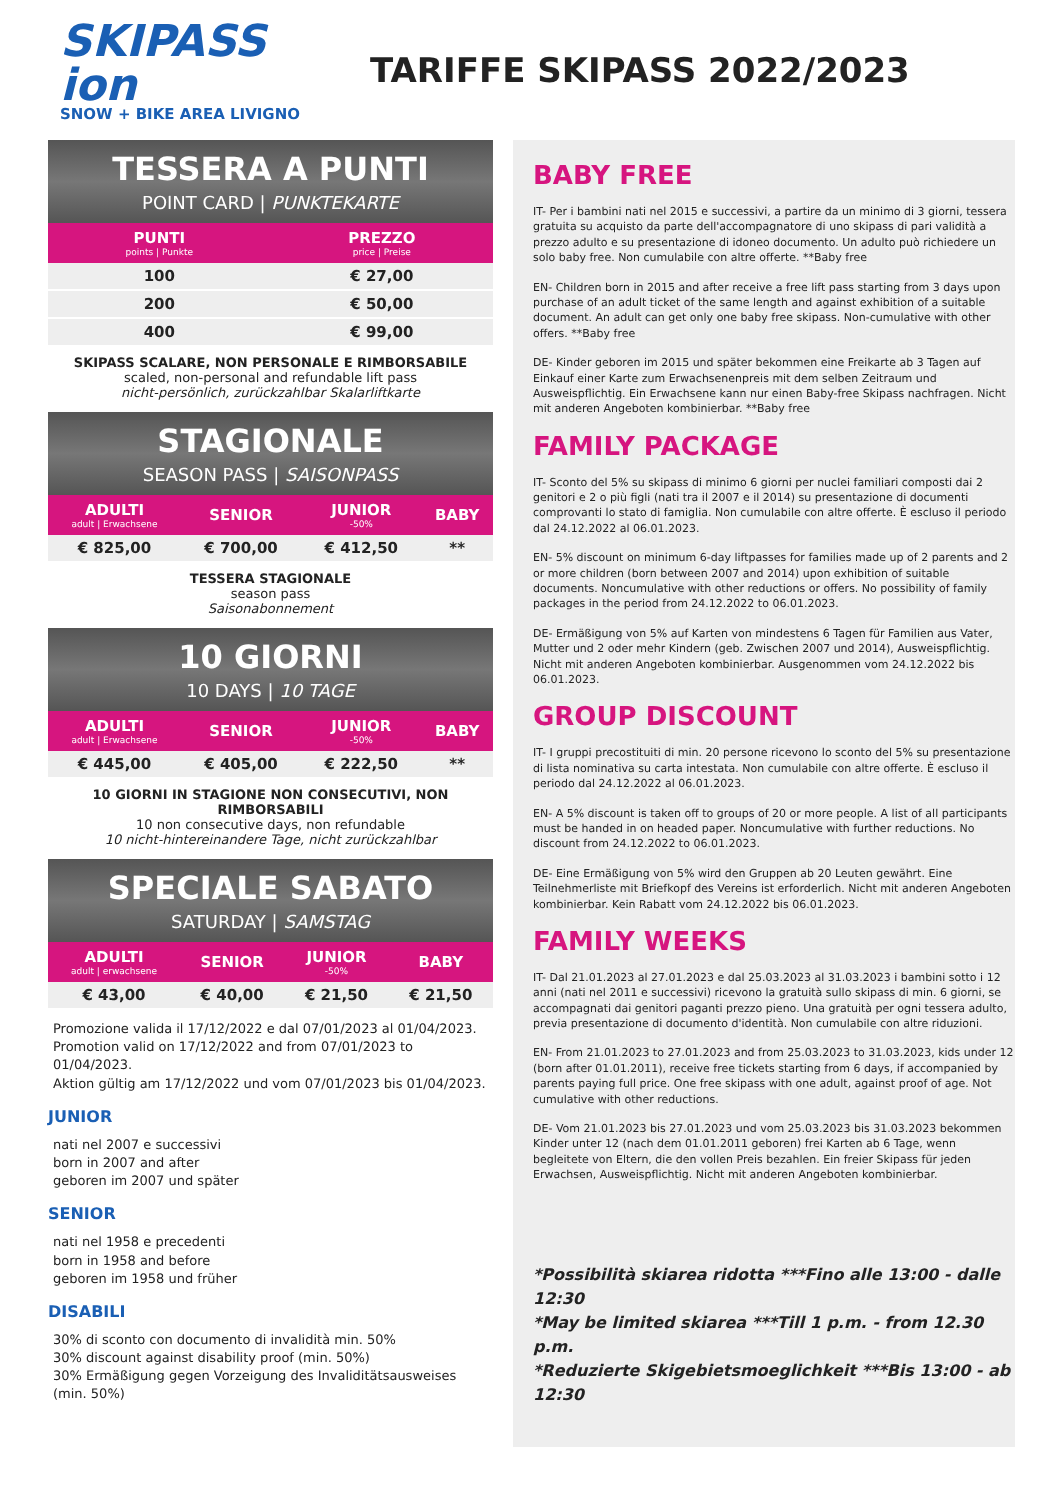SKIPASS ion
SNOW + BIKE AREA LIVIGNO
TARIFFE SKIPASS 2022/2023
TESSERA A PUNTI
POINT CARD | PUNKTEKARTE
| PUNTI points / Punkte | PREZZO price / Preise |
| --- | --- |
| 100 | € 27,00 |
| 200 | € 50,00 |
| 400 | € 99,00 |
SKIPASS SCALARE, NON PERSONALE E RIMBORSABILE
scaled, non-personal and refundable lift pass
nicht-persönlich, zurückzahlbar Skalarliftkarte
STAGIONALE
SEASON PASS | SAISONPASS
| ADULTI adult / Erwachsene | SENIOR | JUNIOR -50% | BABY |
| --- | --- | --- | --- |
| € 825,00 | € 700,00 | € 412,50 | ** |
TESSERA STAGIONALE
season pass
Saisonabonnement
10 GIORNI
10 DAYS | 10 TAGE
| ADULTI adult / Erwachsene | SENIOR | JUNIOR -50% | BABY |
| --- | --- | --- | --- |
| € 445,00 | € 405,00 | € 222,50 | ** |
10 GIORNI IN STAGIONE NON CONSECUTIVI, NON RIMBORSABILI
10 non consecutive days, non refundable
10 nicht-hintereinandere Tage, nicht zurückzahlbar
SPECIALE SABATO
SATURDAY | SAMSTAG
| ADULTI adult / erwachsene | SENIOR | JUNIOR -50% | BABY |
| --- | --- | --- | --- |
| € 43,00 | € 40,00 | € 21,50 | € 21,50 |
Promozione valida il 17/12/2022 e dal 07/01/2023 al 01/04/2023.
Promotion valid on 17/12/2022 and from 07/01/2023 to 01/04/2023.
Aktion gültig am 17/12/2022 und vom 07/01/2023 bis 01/04/2023.
JUNIOR
nati nel 2007 e successivi
born in 2007 and after
geboren im 2007 und später
SENIOR
nati nel 1958 e precedenti
born in 1958 and before
geboren im 1958 und früher
DISABILI
30% di sconto con documento di invalidità min. 50%
30% discount against disability proof (min. 50%)
30% Ermäßigung gegen Vorzeigung des Invaliditätsausweises (min. 50%)
BABY FREE
IT- Per i bambini nati nel 2015 e successivi, a partire da un minimo di 3 giorni, tessera gratuita su acquisto da parte dell'accompagnatore di uno skipass di pari validità a prezzo adulto e su presentazione di idoneo documento. Un adulto può richiedere un solo baby free. Non cumulabile con altre offerte. **Baby free
EN- Children born in 2015 and after receive a free lift pass starting from 3 days upon purchase of an adult ticket of the same length and against exhibition of a suitable document. An adult can get only one baby free skipass. Non-cumulative with other offers. **Baby free
DE- Kinder geboren im 2015 und später bekommen eine Freikarte ab 3 Tagen auf Einkauf einer Karte zum Erwachsenenpreis mit dem selben Zeitraum und Ausweispflichtig. Ein Erwachsene kann nur einen Baby-free Skipass nachfragen. Nicht mit anderen Angeboten kombinierbar. **Baby free
FAMILY PACKAGE
IT- Sconto del 5% su skipass di minimo 6 giorni per nuclei familiari composti dai 2 genitori e 2 o più figli (nati tra il 2007 e il 2014) su presentazione di documenti comprovanti lo stato di famiglia. Non cumulabile con altre offerte. È escluso il periodo dal 24.12.2022 al 06.01.2023.
EN- 5% discount on minimum 6-day liftpasses for families made up of 2 parents and 2 or more children (born between 2007 and 2014) upon exhibition of suitable documents. Noncumulative with other reductions or offers. No possibility of family packages in the period from 24.12.2022 to 06.01.2023.
DE- Ermäßigung von 5% auf Karten von mindestens 6 Tagen für Familien aus Vater, Mutter und 2 oder mehr Kindern (geb. Zwischen 2007 und 2014), Ausweispflichtig. Nicht mit anderen Angeboten kombinierbar. Ausgenommen vom 24.12.2022 bis 06.01.2023.
GROUP DISCOUNT
IT- I gruppi precostituiti di min. 20 persone ricevono lo sconto del 5% su presentazione di lista nominativa su carta intestata. Non cumulabile con altre offerte. È escluso il periodo dal 24.12.2022 al 06.01.2023.
EN- A 5% discount is taken off to groups of 20 or more people. A list of all participants must be handed in on headed paper. Noncumulative with further reductions. No discount from 24.12.2022 to 06.01.2023.
DE- Eine Ermäßigung von 5% wird den Gruppen ab 20 Leuten gewährt. Eine Teilnehmerliste mit Briefkopf des Vereins ist erforderlich. Nicht mit anderen Angeboten kombinierbar. Kein Rabatt vom 24.12.2022 bis 06.01.2023.
FAMILY WEEKS
IT- Dal 21.01.2023 al 27.01.2023 e dal 25.03.2023 al 31.03.2023 i bambini sotto i 12 anni (nati nel 2011 e successivi) ricevono la gratuità sullo skipass di min. 6 giorni, se accompagnati dai genitori paganti prezzo pieno. Una gratuità per ogni tessera adulto, previa presentazione di documento d'identità. Non cumulabile con altre riduzioni.
EN- From 21.01.2023 to 27.01.2023 and from 25.03.2023 to 31.03.2023, kids under 12 (born after 01.01.2011), receive free tickets starting from 6 days, if accompanied by parents paying full price. One free skipass with one adult, against proof of age. Not cumulative with other reductions.
DE- Vom 21.01.2023 bis 27.01.2023 und vom 25.03.2023 bis 31.03.2023 bekommen Kinder unter 12 (nach dem 01.01.2011 geboren) frei Karten ab 6 Tage, wenn begleitete von Eltern, die den vollen Preis bezahlen. Ein freier Skipass für jeden Erwachsen, Ausweispflichtig. Nicht mit anderen Angeboten kombinierbar.
*Possibilità skiarea ridotta ***Fino alle 13:00 - dalle 12:30
*May be limited skiarea ***Till 1 p.m. - from 12.30 p.m.
*Reduzierte Skigebietsmoeglichkeit ***Bis 13:00 - ab 12:30